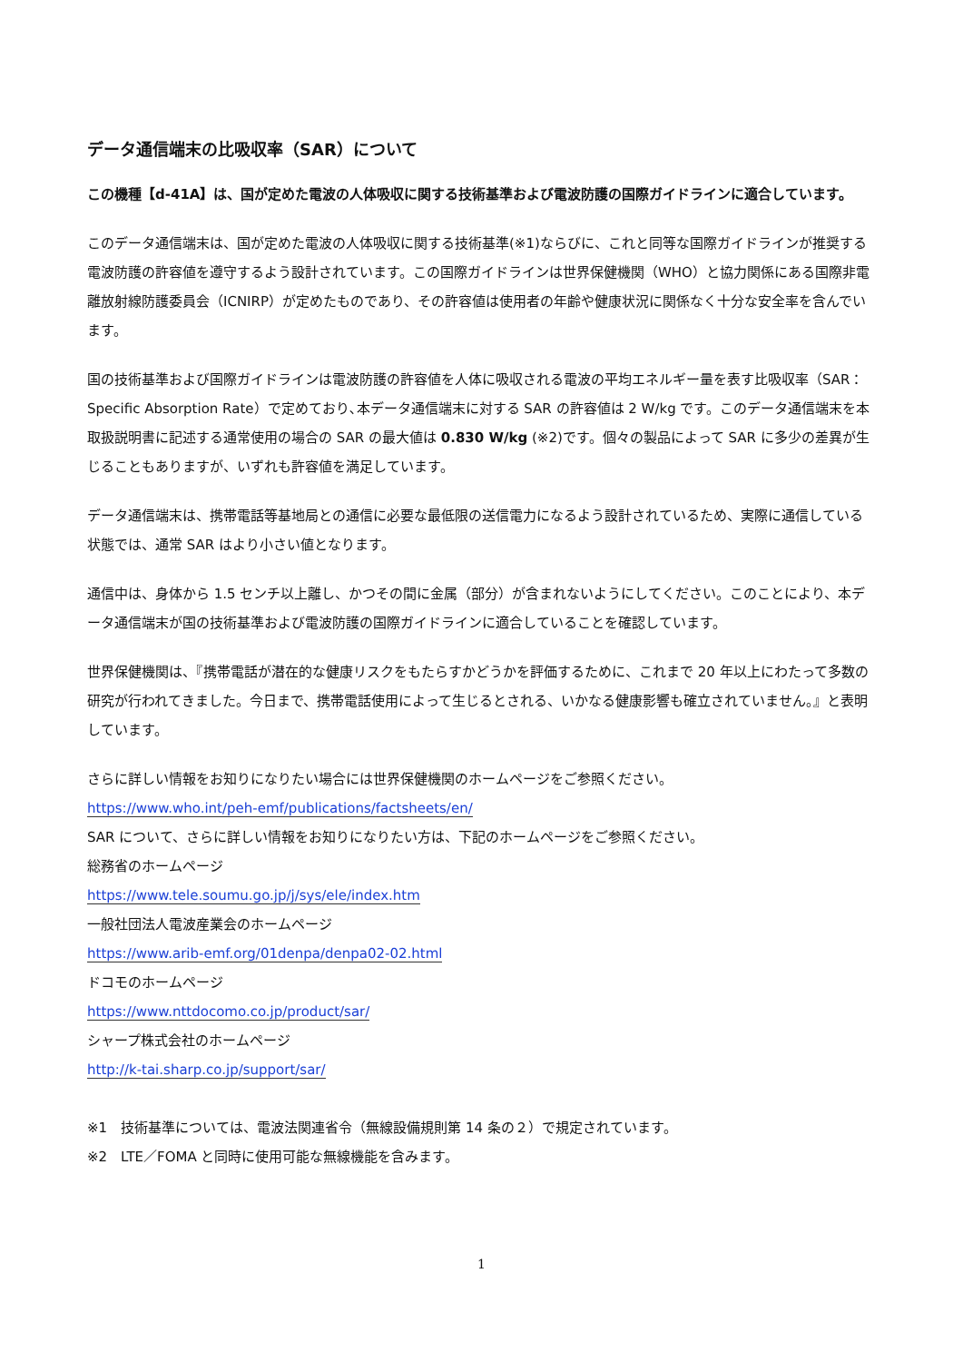データ通信端末の比吸収率（SAR）について
この機種【d-41A】は、国が定めた電波の人体吸収に関する技術基準および電波防護の国際ガイドラインに適合しています。
このデータ通信端末は、国が定めた電波の人体吸収に関する技術基準(※1)ならびに、これと同等な国際ガイドラインが推奨する電波防護の許容値を遵守するよう設計されています。この国際ガイドラインは世界保健機関（WHO）と協力関係にある国際非電離放射線防護委員会（ICNIRP）が定めたものであり、その許容値は使用者の年齢や健康状況に関係なく十分な安全率を含んでいます。
国の技術基準および国際ガイドラインは電波防護の許容値を人体に吸収される電波の平均エネルギー量を表す比吸収率（SAR：Specific Absorption Rate）で定めており､本データ通信端末に対する SAR の許容値は 2 W/kg です。このデータ通信端末を本取扱説明書に記述する通常使用の場合の SAR の最大値は 0.830 W/kg (※2)です。個々の製品によって SAR に多少の差異が生じることもありますが、いずれも許容値を満足しています。
データ通信端末は、携帯電話等基地局との通信に必要な最低限の送信電力になるよう設計されているため、実際に通信している状態では、通常 SAR はより小さい値となります。
通信中は、身体から 1.5 センチ以上離し、かつその間に金属（部分）が含まれないようにしてください。このことにより、本データ通信端末が国の技術基準および電波防護の国際ガイドラインに適合していることを確認しています。
世界保健機関は、『携帯電話が潜在的な健康リスクをもたらすかどうかを評価するために、これまで 20 年以上にわたって多数の研究が行われてきました。今日まで、携帯電話使用によって生じるとされる、いかなる健康影響も確立されていません。』と表明しています。
さらに詳しい情報をお知りになりたい場合には世界保健機関のホームページをご参照ください。
https://www.who.int/peh-emf/publications/factsheets/en/
SAR について、さらに詳しい情報をお知りになりたい方は、下記のホームページをご参照ください。
総務省のホームページ
https://www.tele.soumu.go.jp/j/sys/ele/index.htm
一般社団法人電波産業会のホームページ
https://www.arib-emf.org/01denpa/denpa02-02.html
ドコモのホームページ
https://www.nttdocomo.co.jp/product/sar/
シャープ株式会社のホームページ
http://k-tai.sharp.co.jp/support/sar/
※1　技術基準については、電波法関連省令（無線設備規則第 14 条の２）で規定されています。
※2　LTE／FOMA と同時に使用可能な無線機能を含みます。
1